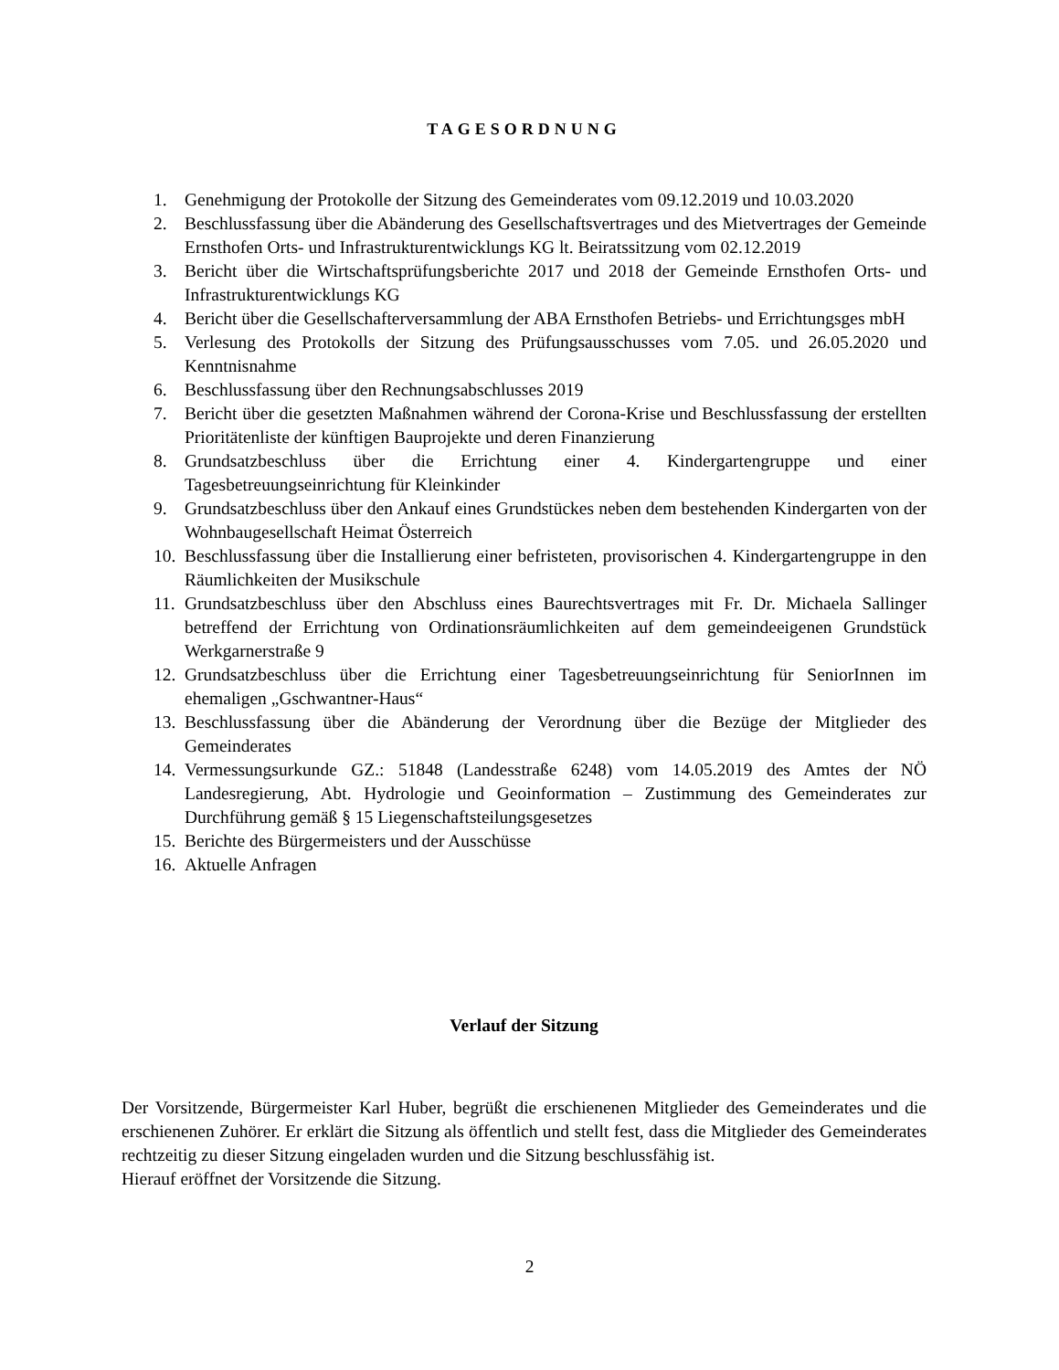TAGESORDNUNG
1. Genehmigung der Protokolle der Sitzung des Gemeinderates vom 09.12.2019 und 10.03.2020
2. Beschlussfassung über die Abänderung des Gesellschaftsvertrages und des Mietvertrages der Gemeinde Ernsthofen Orts- und Infrastrukturentwicklungs KG lt. Beiratssitzung vom 02.12.2019
3. Bericht über die Wirtschaftsprüfungsberichte 2017 und 2018 der Gemeinde Ernsthofen Orts- und Infrastrukturentwicklungs KG
4. Bericht über die Gesellschafterversammlung der ABA Ernsthofen Betriebs- und Errichtungsges mbH
5. Verlesung des Protokolls der Sitzung des Prüfungsausschusses vom 7.05. und 26.05.2020 und Kenntnisnahme
6. Beschlussfassung über den Rechnungsabschlusses 2019
7. Bericht über die gesetzten Maßnahmen während der Corona-Krise und Beschlussfassung der erstellten Prioritätenliste der künftigen Bauprojekte und deren Finanzierung
8. Grundsatzbeschluss über die Errichtung einer 4. Kindergartengruppe und einer Tagesbetreuungseinrichtung für Kleinkinder
9. Grundsatzbeschluss über den Ankauf eines Grundstückes neben dem bestehenden Kindergarten von der Wohnbaugesellschaft Heimat Österreich
10. Beschlussfassung über die Installierung einer befristeten, provisorischen 4. Kindergartengruppe in den Räumlichkeiten der Musikschule
11. Grundsatzbeschluss über den Abschluss eines Baurechtsvertrages mit Fr. Dr. Michaela Sallinger betreffend der Errichtung von Ordinationsräumlichkeiten auf dem gemeindeeigenen Grundstück Werkgarnerstraße 9
12. Grundsatzbeschluss über die Errichtung einer Tagesbetreuungseinrichtung für SeniorInnen im ehemaligen „Gschwantner-Haus“
13. Beschlussfassung über die Abänderung der Verordnung über die Bezüge der Mitglieder des Gemeinderates
14. Vermessungsurkunde GZ.: 51848 (Landesstraße 6248) vom 14.05.2019 des Amtes der NÖ Landesregierung, Abt. Hydrologie und Geoinformation – Zustimmung des Gemeinderates zur Durchführung gemäß § 15 Liegenschaftsteilungsgesetzes
15. Berichte des Bürgermeisters und der Ausschüsse
16. Aktuelle Anfragen
Verlauf der Sitzung
Der Vorsitzende, Bürgermeister Karl Huber, begrüßt die erschienenen Mitglieder des Gemeinderates und die erschienenen Zuhörer. Er erklärt die Sitzung als öffentlich und stellt fest, dass die Mitglieder des Gemeinderates rechtzeitig zu dieser Sitzung eingeladen wurden und die Sitzung beschlussfähig ist.
Hierauf eröffnet der Vorsitzende die Sitzung.
2